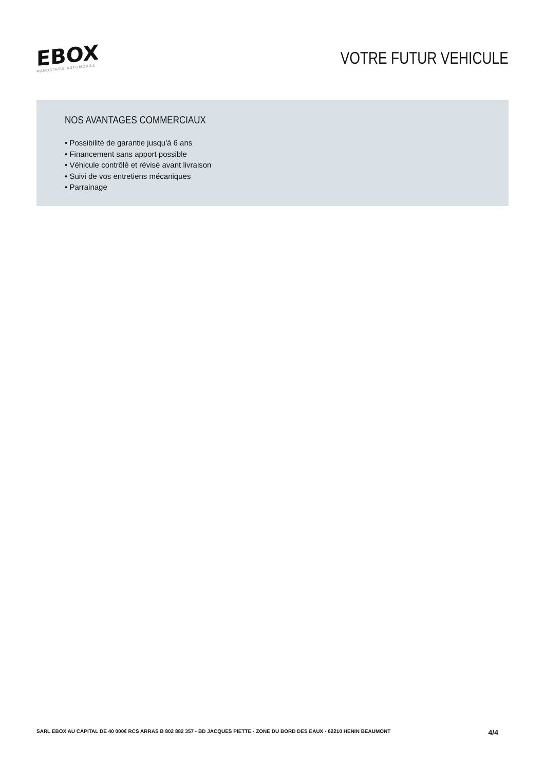EBOX
MANDATAIRE AUTOMOBILE
VOTRE FUTUR VEHICULE
NOS AVANTAGES COMMERCIAUX
• Possibilité de garantie jusqu'à 6 ans
• Financement sans apport possible
• Véhicule contrôlé et révisé avant livraison
• Suivi de vos entretiens mécaniques
• Parrainage
SARL EBOX AU CAPITAL DE 40 000€ RCS ARRAS B 802 882 357 - BD JACQUES PIETTE - ZONE DU BORD DES EAUX - 62210 HENIN BEAUMONT 4/4